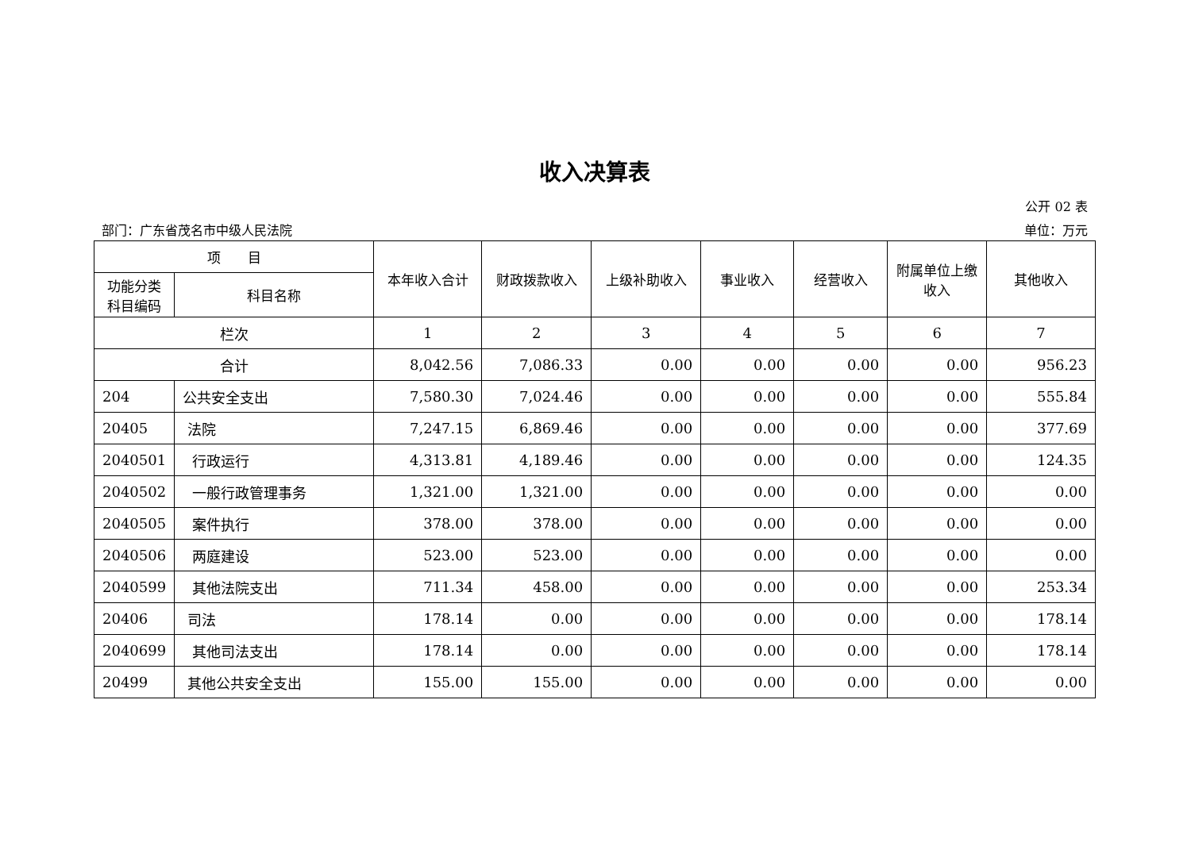收入决算表
公开 02 表
部门：广东省茂名市中级人民法院 单位：万元
| 项 目 | | 本年收入合计 | 财政拨款收入 | 上级补助收入 | 事业收入 | 经营收入 | 附属单位上缴收入 | 其他收入 |
| --- | --- | --- | --- | --- | --- | --- | --- | --- |
| 功能分类科目编码 | 科目名称 | | | | | | | |
| 栏次 | | 1 | 2 | 3 | 4 | 5 | 6 | 7 |
| 合计 | | 8,042.56 | 7,086.33 | 0.00 | 0.00 | 0.00 | 0.00 | 956.23 |
| 204 | 公共安全支出 | 7,580.30 | 7,024.46 | 0.00 | 0.00 | 0.00 | 0.00 | 555.84 |
| 20405 | 法院 | 7,247.15 | 6,869.46 | 0.00 | 0.00 | 0.00 | 0.00 | 377.69 |
| 2040501 | 行政运行 | 4,313.81 | 4,189.46 | 0.00 | 0.00 | 0.00 | 0.00 | 124.35 |
| 2040502 | 一般行政管理事务 | 1,321.00 | 1,321.00 | 0.00 | 0.00 | 0.00 | 0.00 | 0.00 |
| 2040505 | 案件执行 | 378.00 | 378.00 | 0.00 | 0.00 | 0.00 | 0.00 | 0.00 |
| 2040506 | 两庭建设 | 523.00 | 523.00 | 0.00 | 0.00 | 0.00 | 0.00 | 0.00 |
| 2040599 | 其他法院支出 | 711.34 | 458.00 | 0.00 | 0.00 | 0.00 | 0.00 | 253.34 |
| 20406 | 司法 | 178.14 | 0.00 | 0.00 | 0.00 | 0.00 | 0.00 | 178.14 |
| 2040699 | 其他司法支出 | 178.14 | 0.00 | 0.00 | 0.00 | 0.00 | 0.00 | 178.14 |
| 20499 | 其他公共安全支出 | 155.00 | 155.00 | 0.00 | 0.00 | 0.00 | 0.00 | 0.00 |